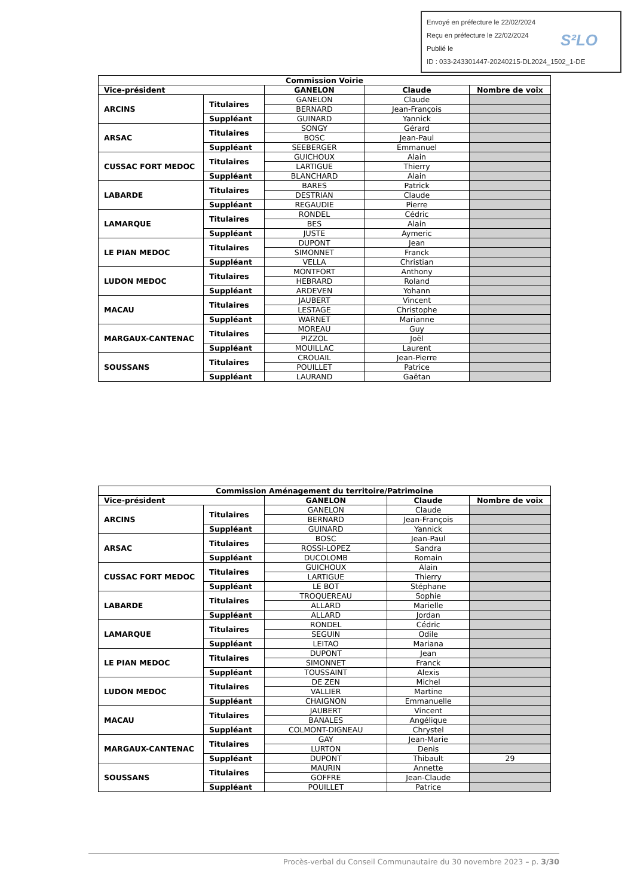Envoyé en préfecture le 22/02/2024
Reçu en préfecture le 22/02/2024
Publié le
ID : 033-243301447-20240215-DL2024_1502_1-DE
S²LO
| Commission Voirie | | | | |
| --- | --- | --- | --- | --- |
| Vice-président | | GANELON | Claude | Nombre de voix |
| ARCINS | Titulaires | GANELON | Claude | |
| | | BERNARD | Jean-François | |
| | Suppléant | GUINARD | Yannick | |
| ARSAC | Titulaires | SONGY | Gérard | |
| | | BOSC | Jean-Paul | |
| | Suppléant | SEEBERGER | Emmanuel | |
| CUSSAC FORT MEDOC | Titulaires | GUICHOUX | Alain | |
| | | LARTIGUE | Thierry | |
| | Suppléant | BLANCHARD | Alain | |
| LABARDE | Titulaires | BARES | Patrick | |
| | | DESTRIAN | Claude | |
| | Suppléant | REGAUDIE | Pierre | |
| LAMARQUE | Titulaires | RONDEL | Cédric | |
| | | BES | Alain | |
| | Suppléant | JUSTE | Aymeric | |
| LE PIAN MEDOC | Titulaires | DUPONT | Jean | |
| | | SIMONNET | Franck | |
| | Suppléant | VELLA | Christian | |
| LUDON MEDOC | Titulaires | MONTFORT | Anthony | |
| | | HEBRARD | Roland | |
| | Suppléant | ARDEVEN | Yohann | |
| MACAU | Titulaires | JAUBERT | Vincent | |
| | | LESTAGE | Christophe | |
| | Suppléant | WARNET | Marianne | |
| MARGAUX-CANTENAC | Titulaires | MOREAU | Guy | |
| | | PIZZOL | Joël | |
| | Suppléant | MOUILLAC | Laurent | |
| SOUSSANS | Titulaires | CROUAIL | Jean-Pierre | |
| | | POUILLET | Patrice | |
| | Suppléant | LAURAND | Gaëtan | |
| Commission Aménagement du territoire/Patrimoine | | | | |
| --- | --- | --- | --- | --- |
| Vice-président | | GANELON | Claude | Nombre de voix |
| ARCINS | Titulaires | GANELON | Claude | |
| | | BERNARD | Jean-François | |
| | Suppléant | GUINARD | Yannick | |
| ARSAC | Titulaires | BOSC | Jean-Paul | |
| | | ROSSI-LOPEZ | Sandra | |
| | Suppléant | DUCOLOMB | Romain | |
| CUSSAC FORT MEDOC | Titulaires | GUICHOUX | Alain | |
| | | LARTIGUE | Thierry | |
| | Suppléant | LE BOT | Stéphane | |
| LABARDE | Titulaires | TROQUEREAU | Sophie | |
| | | ALLARD | Marielle | |
| | Suppléant | ALLARD | Jordan | |
| LAMARQUE | Titulaires | RONDEL | Cédric | |
| | | SEGUIN | Odile | |
| | Suppléant | LEITAO | Mariana | |
| LE PIAN MEDOC | Titulaires | DUPONT | Jean | |
| | | SIMONNET | Franck | |
| | Suppléant | TOUSSAINT | Alexis | |
| LUDON MEDOC | Titulaires | DE ZEN | Michel | |
| | | VALLIER | Martine | |
| | Suppléant | CHAIGNON | Emmanuelle | |
| MACAU | Titulaires | JAUBERT | Vincent | |
| | | BANALES | Angélique | |
| | Suppléant | COLMONT-DIGNEAU | Chrystel | |
| MARGAUX-CANTENAC | Titulaires | GAY | Jean-Marie | |
| | | LURTON | Denis | |
| | Suppléant | DUPONT | Thibault | 29 |
| SOUSSANS | Titulaires | MAURIN | Annette | |
| | | GOFFRE | Jean-Claude | |
| | Suppléant | POUILLET | Patrice | |
Procès-verbal du Conseil Communautaire du 30 novembre 2023 – p. 3/30